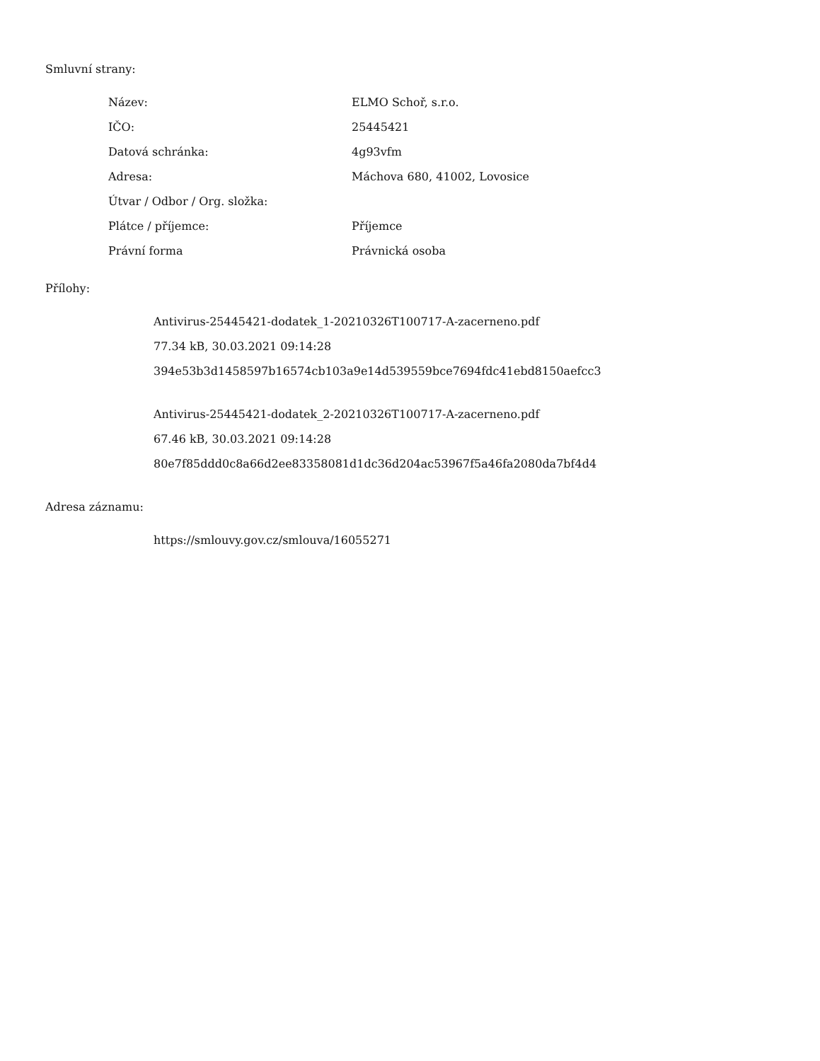Smluvní strany:
| Název: | ELMO Schoř, s.r.o. |
| IČO: | 25445421 |
| Datová schránka: | 4g93vfm |
| Adresa: | Máchova 680, 41002, Lovosice |
| Útvar / Odbor / Org. složka: | |
| Plátce / příjemce: | Příjemce |
| Právní forma | Právnická osoba |
Přílohy:
Antivirus-25445421-dodatek_1-20210326T100717-A-zacerneno.pdf
77.34 kB, 30.03.2021 09:14:28
394e53b3d1458597b16574cb103a9e14d539559bce7694fdc41ebd8150aefcc3
Antivirus-25445421-dodatek_2-20210326T100717-A-zacerneno.pdf
67.46 kB, 30.03.2021 09:14:28
80e7f85ddd0c8a66d2ee83358081d1dc36d204ac53967f5a46fa2080da7bf4d4
Adresa záznamu:
https://smlouvy.gov.cz/smlouva/16055271